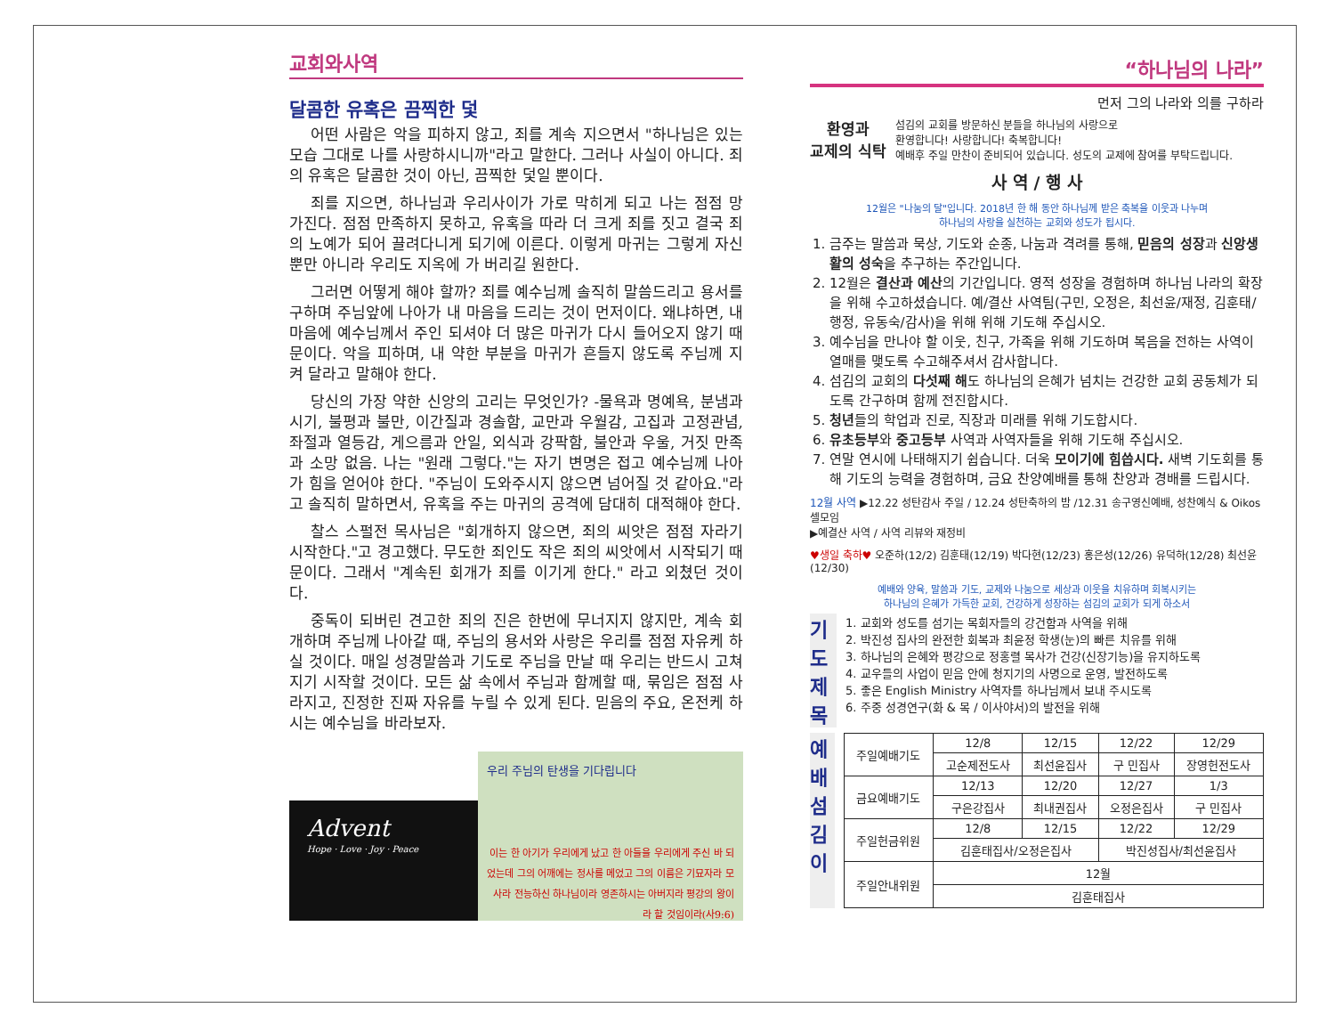교회와사역
달콤한 유혹은 끔찍한 덫
어떤 사람은 악을 피하지 않고, 죄를 계속 지으면서 "하나님은 있는 모습 그대로 나를 사랑하시니까"라고 말한다. 그러나 사실이 아니다. 죄의 유혹은 달콤한 것이 아닌, 끔찍한 덫일 뿐이다.
죄를 지으면, 하나님과 우리사이가 가로 막히게 되고 나는 점점 망가진다. 점점 만족하지 못하고, 유혹을 따라 더 크게 죄를 짓고 결국 죄의 노예가 되어 끌려다니게 되기에 이른다. 이렇게 마귀는 그렇게 자신 뿐만 아니라 우리도 지옥에 가 버리길 원한다.
그러면 어떻게 해야 할까? 죄를 예수님께 솔직히 말씀드리고 용서를 구하며 주님앞에 나아가 내 마음을 드리는 것이 먼저이다. 왜냐하면, 내 마음에 예수님께서 주인 되셔야 더 많은 마귀가 다시 들어오지 않기 때문이다. 악을 피하며, 내 약한 부분을 마귀가 흔들지 않도록 주님께 지켜 달라고 말해야 한다.
당신의 가장 약한 신앙의 고리는 무엇인가? -물욕과 명예욕, 분냄과 시기, 불평과 불만, 이간질과 경솔함, 교만과 우월감, 고집과 고정관념, 좌절과 열등감, 게으름과 안일, 외식과 강팍함, 불안과 우울, 거짓 만족과 소망 없음. 나는 "원래 그렇다."는 자기 변명은 접고 예수님께 나아가 힘을 얻어야 한다. "주님이 도와주시지 않으면 넘어질 것 같아요."라고 솔직히 말하면서, 유혹을 주는 마귀의 공격에 담대히 대적해야 한다.
찰스 스펄전 목사님은 "회개하지 않으면, 죄의 씨앗은 점점 자라기 시작한다."고 경고했다. 무도한 죄인도 작은 죄의 씨앗에서 시작되기 때문이다. 그래서 "계속된 회개가 죄를 이기게 한다." 라고 외쳤던 것이다.
중독이 되버린 견고한 죄의 진은 한번에 무너지지 않지만, 계속 회개하며 주님께 나아갈 때, 주님의 용서와 사랑은 우리를 점점 자유케 하실 것이다. 매일 성경말씀과 기도로 주님을 만날 때 우리는 반드시 고쳐지기 시작할 것이다. 모든 삶 속에서 주님과 함께할 때, 묶임은 점점 사라지고, 진정한 진짜 자유를 누릴 수 있게 된다. 믿음의 주요, 온전케 하시는 예수님을 바라보자.
Advent
Hope · Love · Joy · Peace
우리 주님의 탄생을 기다립니다
이는 한 아기가 우리에게 났고 한 아들을 우리에게 주신 바 되었는데 그의 어깨에는 정사를 메었고 그의 이름은 기묘자라 모사라 전능하신 하나님이라 영존하시는 아버지라 평강의 왕이라 할 것임이라(사9:6)
“하나님의 나라”
먼저 그의 나라와 의를 구하라
환영과
교제의 식탁
섬김의 교회를 방문하신 분들을 하나님의 사랑으로
환영합니다! 사랑합니다! 축복합니다!
예배후 주일 만찬이 준비되어 있습니다. 성도의 교제에 참여를 부탁드립니다.
사 역 / 행 사
12월은 "나눔의 달"입니다. 2018년 한 해 동안 하나님께 받은 축복을 이웃과 나누며
하나님의 사랑을 실천하는 교회와 성도가 됩시다.
1. 금주는 말씀과 묵상, 기도와 순종, 나눔과 격려를 통해, 믿음의 성장과 신앙생활의 성숙을 추구하는 주간입니다.
2. 12월은 결산과 예산의 기간입니다. 영적 성장을 경험하며 하나님 나라의 확장을 위해 수고하셨습니다. 예/결산 사역팀(구민, 오정은, 최선윤/재정, 김훈태/행정, 유동숙/감사)을 위해 위해 기도해 주십시오.
3. 예수님을 만나야 할 이웃, 친구, 가족을 위해 기도하며 복음을 전하는 사역이 열매를 맺도록 수고해주셔서 감사합니다.
4. 섬김의 교회의 다섯째 해도 하나님의 은혜가 넘치는 건강한 교회 공동체가 되도록 간구하며 함께 전진합시다.
5. 청년들의 학업과 진로, 직장과 미래를 위해 기도합시다.
6. 유초등부와 중고등부 사역과 사역자들을 위해 기도해 주십시오.
7. 연말 연시에 나태해지기 쉽습니다. 더욱 모이기에 힘씁시다. 새벽 기도회를 통해 기도의 능력을 경험하며, 금요 찬양예배를 통해 찬양과 경배를 드립시다.
12월 사역 ▶12.22 성탄감사 주일 / 12.24 성탄축하의 밤 /12.31 송구영신예배, 성찬예식 & Oikos 셀모임
▶예결산 사역 / 사역 리뷰와 재정비
♥생일 축하♥ 오준하(12/2) 김훈태(12/19) 박다현(12/23) 홍은성(12/26) 유덕하(12/28) 최선윤(12/30)
예배와 양육, 말씀과 기도, 교제와 나눔으로 세상과 이웃을 치유하며 회복시키는
하나님의 은혜가 가득한 교회, 건강하게 성장하는 섬김의 교회가 되게 하소서
기 도 제 목
1. 교회와 성도를 섬기는 목회자들의 강건함과 사역을 위해
2. 박진성 집사의 완전한 회복과 최윤정 학생(눈)의 빠른 치유를 위해
3. 하나님의 은혜와 평강으로 정홍렬 목사가 건강(신장기능)을 유지하도록
4. 교우들의 사업이 믿음 안에 청지기의 사명으로 운영, 발전하도록
5. 좋은 English Ministry 사역자를 하나님께서 보내 주시도록
6. 주중 성경연구(화 & 목 / 이사야서)의 발전을 위해
예 배 섬 김 이
| 주일예배기도 | 12/8 | 12/15 | 12/22 | 12/29 |
| | 고순제전도사 | 최선윤집사 | 구 민집사 | 장영헌전도사 |
| 금요예배기도 | 12/13 | 12/20 | 12/27 | 1/3 |
| | 구은강집사 | 최내권집사 | 오정은집사 | 구 민집사 |
| 주일헌금위원 | 12/8 | 12/15 | 12/22 | 12/29 |
| | 김훈태집사/오정은집사 | | 박진성집사/최선윤집사 | |
| 주일안내위원 | 12월 | | | |
| | 김훈태집사 | | | |